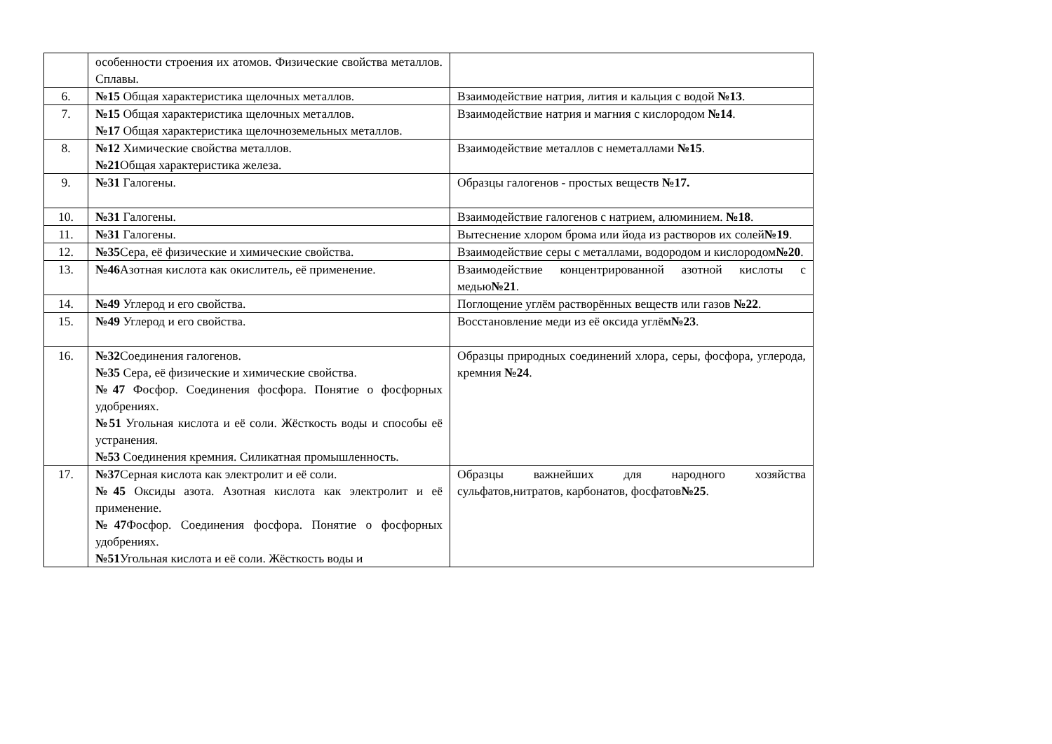| | особенности строения их атомов. Физические свойства металлов. Сплавы. | |
| 6. | №15 Общая характеристика щелочных металлов. | Взаимодействие натрия, лития и кальция с водой №13 . |
| 7. | №15 Общая характеристика щелочных металлов. №17 Общая характеристика щелочноземельных металлов. | Взаимодействие натрия и магния с кислородом №14 . |
| 8. | №12 Химические свойства металлов. №21 Общая характеристика железа. | Взаимодействие металлов с неметаллами №15 . |
| 9. | №31 Галогены. | Образцы галогенов - простых веществ №17. |
| 10. | №31 Галогены. | Взаимодействие галогенов с натрием, алюминием. №18 . |
| 11. | №31 Галогены. | Вытеснение хлором брома или йода из растворов их солей №19 . |
| 12. | №35 Сера, её физические и химические свойства. | Взаимодействие серы с металлами, водородом и кислородом №20 . |
| 13. | №46 Азотная кислота как окислитель, её применение. | Взаимодействие концентрированной азотной кислоты с медью №21 . |
| 14. | №49 Углерод и его свойства. | Поглощение углём растворённых веществ или газов №22 . |
| 15. | №49 Углерод и его свойства. | Восстановление меди из её оксида углём №23 . |
| 16. | №32 Соединения галогенов. №35 Сера, её физические и химические свойства. №47 Фосфор. Соединения фосфора. Понятие о фосфорных удобрениях. №51 Угольная кислота и её соли. Жёсткость воды и способы её устранения. №53 Соединения кремния. Силикатная промышленность. | Образцы природных соединений хлора, серы, фосфора, углерода, кремния №24 . |
| 17. | №37 Серная кислота как электролит и её соли. №45 Оксиды азота. Азотная кислота как электролит и её применение. №47 Фосфор. Соединения фосфора. Понятие о фосфорных удобрениях. №51 Угольная кислота и её соли. Жёсткость воды и | Образцы важнейших для народного хозяйства сульфатов,нитратов, карбонатов, фосфатов №25 . |